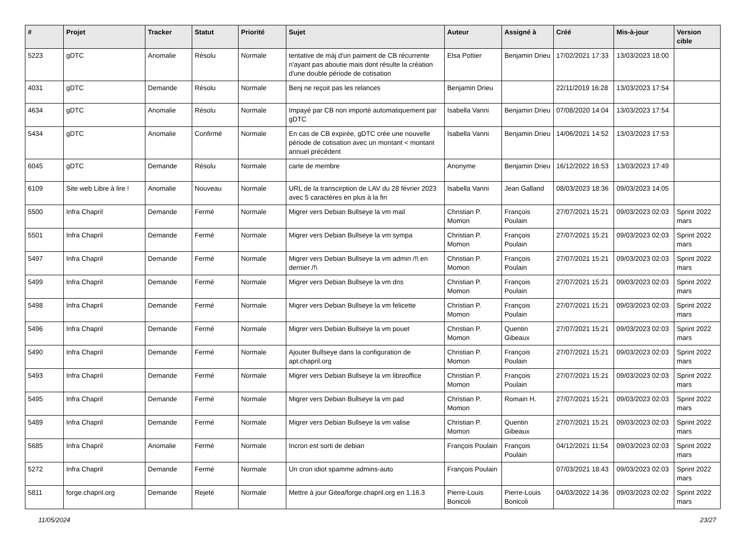| # | Projet | Tracker | Statut | Priorité | Sujet | Auteur | Assigné à | Créé | Mis-à-jour | Version cible |
| --- | --- | --- | --- | --- | --- | --- | --- | --- | --- | --- |
| 5223 | gDTC | Anomalie | Résolu | Normale | tentative de màj d'un paiment de CB récurrente n'ayant pas aboutie mais dont résulte la création d'une double période de cotisation | Elsa Pottier | Benjamin Drieu | 17/02/2021 17:33 | 13/03/2023 18:00 | |
| 4031 | gDTC | Demande | Résolu | Normale | Benj ne reçoit pas les relances | Benjamin Drieu | | 22/11/2019 16:28 | 13/03/2023 17:54 | |
| 4634 | gDTC | Anomalie | Résolu | Normale | Impayé par CB non importé automatiquement par gDTC | Isabella Vanni | Benjamin Drieu | 07/08/2020 14:04 | 13/03/2023 17:54 | |
| 5434 | gDTC | Anomalie | Confirmé | Normale | En cas de CB expirée, gDTC crée une nouvelle période de cotisation avec un montant < montant annuel précédent | Isabella Vanni | Benjamin Drieu | 14/06/2021 14:52 | 13/03/2023 17:53 | |
| 6045 | gDTC | Demande | Résolu | Normale | carte de membre | Anonyme | Benjamin Drieu | 16/12/2022 16:53 | 13/03/2023 17:49 | |
| 6109 | Site web Libre à lire ! | Anomalie | Nouveau | Normale | URL de la transcirption de LAV du 28 février 2023 avec 5 caractères en plus à la fin | Isabella Vanni | Jean Galland | 08/03/2023 18:36 | 09/03/2023 14:05 | |
| 5500 | Infra Chapril | Demande | Fermé | Normale | Migrer vers Debian Bullseye la vm mail | Christian P. Momon | François Poulain | 27/07/2021 15:21 | 09/03/2023 02:03 | Sprint 2022 mars |
| 5501 | Infra Chapril | Demande | Fermé | Normale | Migrer vers Debian Bullseye la vm sympa | Christian P. Momon | François Poulain | 27/07/2021 15:21 | 09/03/2023 02:03 | Sprint 2022 mars |
| 5497 | Infra Chapril | Demande | Fermé | Normale | Migrer vers Debian Bullseye la vm admin /!\ en dernier /!\ | Christian P. Momon | François Poulain | 27/07/2021 15:21 | 09/03/2023 02:03 | Sprint 2022 mars |
| 5499 | Infra Chapril | Demande | Fermé | Normale | Migrer vers Debian Bullseye la vm dns | Christian P. Momon | François Poulain | 27/07/2021 15:21 | 09/03/2023 02:03 | Sprint 2022 mars |
| 5498 | Infra Chapril | Demande | Fermé | Normale | Migrer vers Debian Bullseye la vm felicette | Christian P. Momon | François Poulain | 27/07/2021 15:21 | 09/03/2023 02:03 | Sprint 2022 mars |
| 5496 | Infra Chapril | Demande | Fermé | Normale | Migrer vers Debian Bullseye la vm pouet | Christian P. Momon | Quentin Gibeaux | 27/07/2021 15:21 | 09/03/2023 02:03 | Sprint 2022 mars |
| 5490 | Infra Chapril | Demande | Fermé | Normale | Ajouter Bullseye dans la configuration de apt.chapril.org | Christian P. Momon | François Poulain | 27/07/2021 15:21 | 09/03/2023 02:03 | Sprint 2022 mars |
| 5493 | Infra Chapril | Demande | Fermé | Normale | Migrer vers Debian Bullseye la vm libreoffice | Christian P. Momon | François Poulain | 27/07/2021 15:21 | 09/03/2023 02:03 | Sprint 2022 mars |
| 5495 | Infra Chapril | Demande | Fermé | Normale | Migrer vers Debian Bullseye la vm pad | Christian P. Momon | Romain H. | 27/07/2021 15:21 | 09/03/2023 02:03 | Sprint 2022 mars |
| 5489 | Infra Chapril | Demande | Fermé | Normale | Migrer vers Debian Bullseye la vm valise | Christian P. Momon | Quentin Gibeaux | 27/07/2021 15:21 | 09/03/2023 02:03 | Sprint 2022 mars |
| 5685 | Infra Chapril | Anomalie | Fermé | Normale | Incron est sorti de debian | François Poulain | François Poulain | 04/12/2021 11:54 | 09/03/2023 02:03 | Sprint 2022 mars |
| 5272 | Infra Chapril | Demande | Fermé | Normale | Un cron idiot spamme admins-auto | François Poulain | | 07/03/2021 18:43 | 09/03/2023 02:03 | Sprint 2022 mars |
| 5811 | forge.chapril.org | Demande | Rejeté | Normale | Mettre à jour Gitea/forge.chapril.org en 1.16.3 | Pierre-Louis Bonicoli | Pierre-Louis Bonicoli | 04/03/2022 14:36 | 09/03/2023 02:02 | Sprint 2022 mars |
11/05/2024 23/27